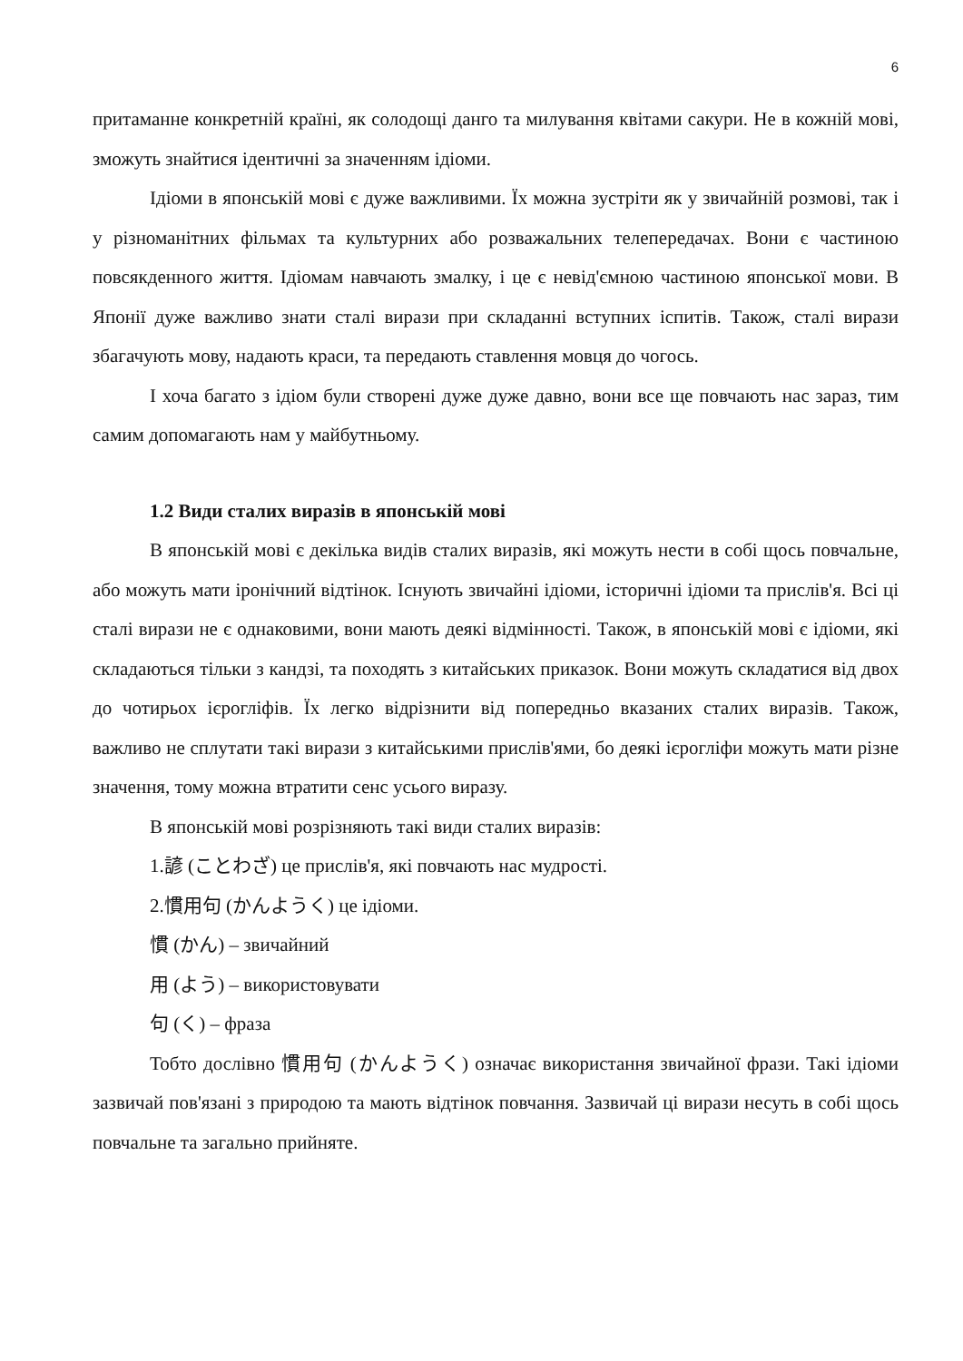6
притаманне конкретній країні, як солодощі данго та милування квітами сакури. Не в кожній мові, зможуть знайтися ідентичні за значенням ідіоми.
Ідіоми в японській мові є дуже важливими. Їх можна зустріти як у звичайній розмові, так і у різноманітних фільмах та культурних або розважальних телепередачах. Вони є частиною повсякденного життя. Ідіомам навчають змалку, і це є невід'ємною частиною японської мови. В Японії дуже важливо знати сталі вирази при складанні вступних іспитів. Також, сталі вирази збагачують мову, надають краси, та передають ставлення мовця до чогось.
І хоча багато з ідіом були створені дуже дуже давно, вони все ще повчають нас зараз, тим самим допомагають нам у майбутньому.
1.2 Види сталих виразів в японській мові
В японській мові є декілька видів сталих виразів, які можуть нести в собі щось повчальне, або можуть мати іронічний відтінок. Існують звичайні ідіоми, історичні ідіоми та прислів'я. Всі ці сталі вирази не є однаковими, вони мають деякі відмінності. Також, в японській мові є ідіоми, які складаються тільки з кандзі, та походять з китайських приказок. Вони можуть складатися від двох до чотирьох ієрогліфів. Їх легко відрізнити від попередньо вказаних сталих виразів. Також, важливо не сплутати такі вирази з китайськими прислів'ями, бо деякі ієрогліфи можуть мати різне значення, тому можна втратити сенс усього виразу.
В японській мові розрізняють такі види сталих виразів:
1.諺 (ことわざ) це прислів'я, які повчають нас мудрості.
2.慣用句 (かんようく) це ідіоми.
慣 (かん) – звичайний
用 (よう) – використовувати
句 (く) – фраза
Тобто дослівно 慣用句 (かんようく) означає використання звичайної фрази. Такі ідіоми зазвичай пов'язані з природою та мають відтінок повчання. Зазвичай ці вирази несуть в собі щось повчальне та загально прийняте.